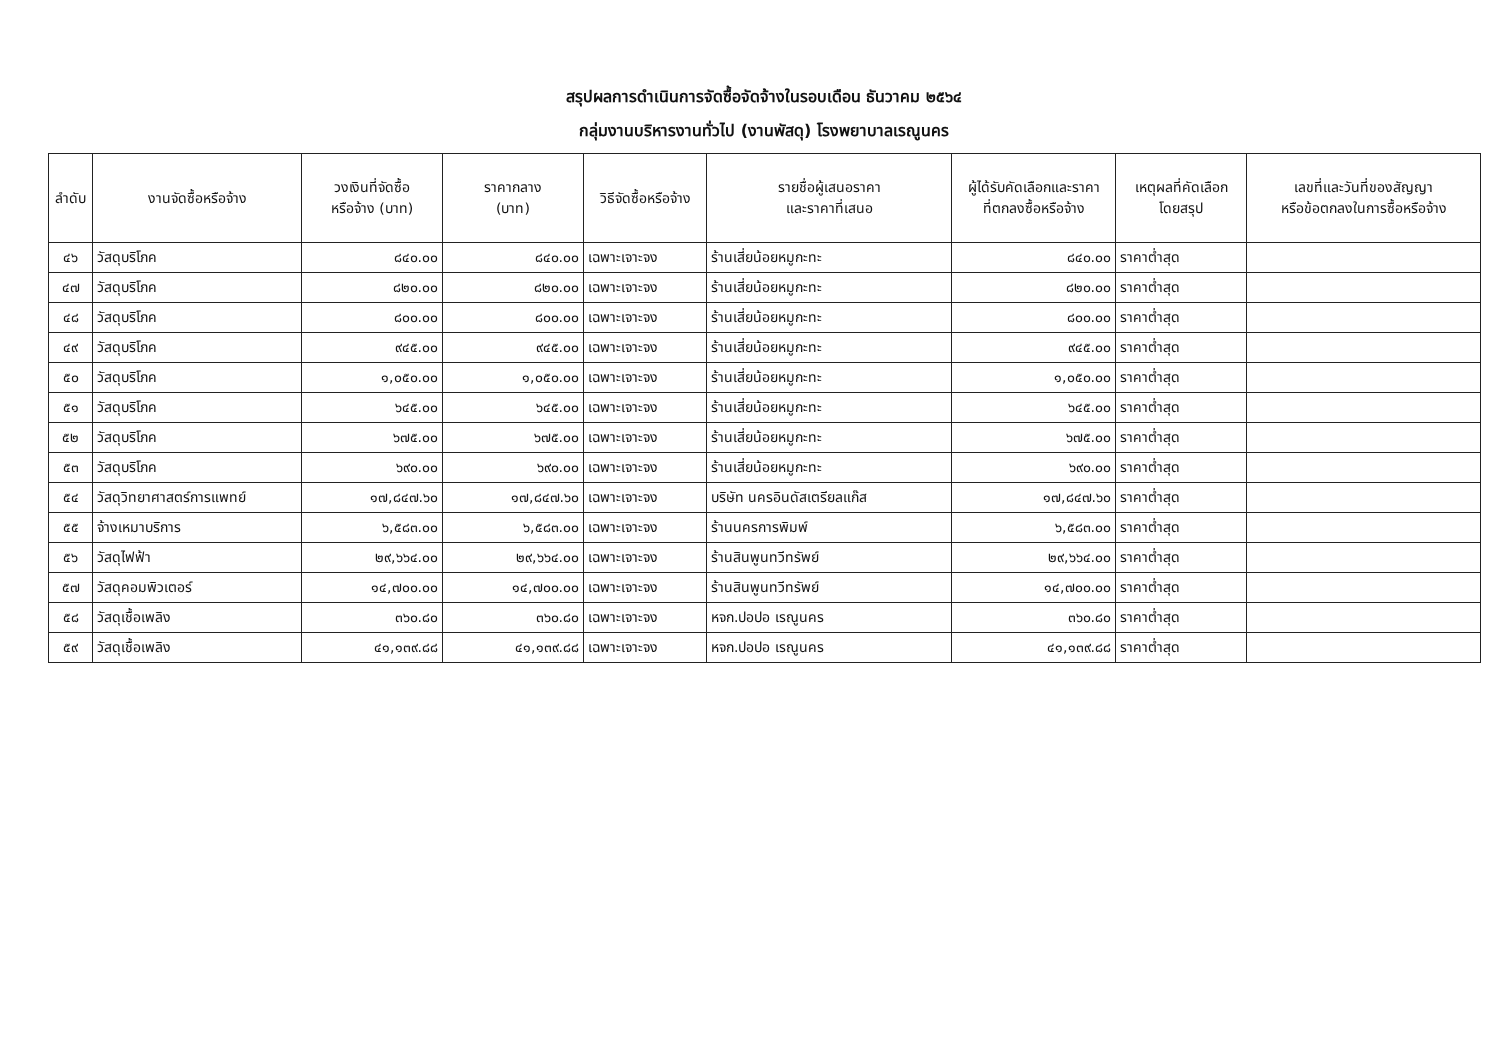สรุปผลการดำเนินการจัดซื้อจัดจ้างในรอบเดือน ธันวาคม ๒๕๖๔
กลุ่มงานบริหารงานทั่วไป (งานพัสดุ) โรงพยาบาลเรณูนคร
| ลำดับ | งานจัดซื้อหรือจ้าง | วงเงินที่จัดซื้อ หรือจ้าง (บาท) | ราคากลาง (บาท) | วิธีจัดซื้อหรือจ้าง | รายชื่อผู้เสนอราคา และราคาที่เสนอ | ผู้ได้รับคัดเลือกและราคา ที่ตกลงซื้อหรือจ้าง | เหตุผลที่คัดเลือก โดยสรุป | เลขที่และวันที่ของสัญญา หรือข้อตกลงในการซื้อหรือจ้าง |
| --- | --- | --- | --- | --- | --- | --- | --- | --- |
| ๔๖ | วัสดุบริโภค | ๘๔๐.๐๐ | ๘๔๐.๐๐ | เฉพาะเจาะจง | ร้านเสี่ยน้อยหมูกะทะ | ๘๔๐.๐๐ | ราคาต่ำสุด | |
| ๔๗ | วัสดุบริโภค | ๘๒๐.๐๐ | ๘๒๐.๐๐ | เฉพาะเจาะจง | ร้านเสี่ยน้อยหมูกะทะ | ๘๒๐.๐๐ | ราคาต่ำสุด | |
| ๔๘ | วัสดุบริโภค | ๘๐๐.๐๐ | ๘๐๐.๐๐ | เฉพาะเจาะจง | ร้านเสี่ยน้อยหมูกะทะ | ๘๐๐.๐๐ | ราคาต่ำสุด | |
| ๔๙ | วัสดุบริโภค | ๙๔๕.๐๐ | ๙๔๕.๐๐ | เฉพาะเจาะจง | ร้านเสี่ยน้อยหมูกะทะ | ๙๔๕.๐๐ | ราคาต่ำสุด | |
| ๕๐ | วัสดุบริโภค | ๑,๐๕๐.๐๐ | ๑,๐๕๐.๐๐ | เฉพาะเจาะจง | ร้านเสี่ยน้อยหมูกะทะ | ๑,๐๕๐.๐๐ | ราคาต่ำสุด | |
| ๕๑ | วัสดุบริโภค | ๖๔๕.๐๐ | ๖๔๕.๐๐ | เฉพาะเจาะจง | ร้านเสี่ยน้อยหมูกะทะ | ๖๔๕.๐๐ | ราคาต่ำสุด | |
| ๕๒ | วัสดุบริโภค | ๖๗๕.๐๐ | ๖๗๕.๐๐ | เฉพาะเจาะจง | ร้านเสี่ยน้อยหมูกะทะ | ๖๗๕.๐๐ | ราคาต่ำสุด | |
| ๕๓ | วัสดุบริโภค | ๖๙๐.๐๐ | ๖๙๐.๐๐ | เฉพาะเจาะจง | ร้านเสี่ยน้อยหมูกะทะ | ๖๙๐.๐๐ | ราคาต่ำสุด | |
| ๕๔ | วัสดุวิทยาศาสตร์การแพทย์ | ๑๗,๘๔๗.๖๐ | ๑๗,๘๔๗.๖๐ | เฉพาะเจาะจง | บริษัท นครอินดัสเตรียลแก๊ส | ๑๗,๘๔๗.๖๐ | ราคาต่ำสุด | |
| ๕๕ | จ้างเหมาบริการ | ๖,๕๘๓.๐๐ | ๖,๕๘๓.๐๐ | เฉพาะเจาะจง | ร้านนครการพิมพ์ | ๖,๕๘๓.๐๐ | ราคาต่ำสุด | |
| ๕๖ | วัสดุไฟฟ้า | ๒๙,๖๖๔.๐๐ | ๒๙,๖๖๔.๐๐ | เฉพาะเจาะจง | ร้านสินพูนทวีทรัพย์ | ๒๙,๖๖๔.๐๐ | ราคาต่ำสุด | |
| ๕๗ | วัสดุคอมพิวเตอร์ | ๑๔,๗๐๐.๐๐ | ๑๔,๗๐๐.๐๐ | เฉพาะเจาะจง | ร้านสินพูนทวีทรัพย์ | ๑๔,๗๐๐.๐๐ | ราคาต่ำสุด | |
| ๕๘ | วัสดุเชื้อเพลิง | ๓๖๐.๘๐ | ๓๖๐.๘๐ | เฉพาะเจาะจง | หจก.ปอปอ เรณูนคร | ๓๖๐.๘๐ | ราคาต่ำสุด | |
| ๕๙ | วัสดุเชื้อเพลิง | ๔๑,๑๓๙.๘๘ | ๔๑,๑๓๙.๘๘ | เฉพาะเจาะจง | หจก.ปอปอ เรณูนคร | ๔๑,๑๓๙.๘๘ | ราคาต่ำสุด | |